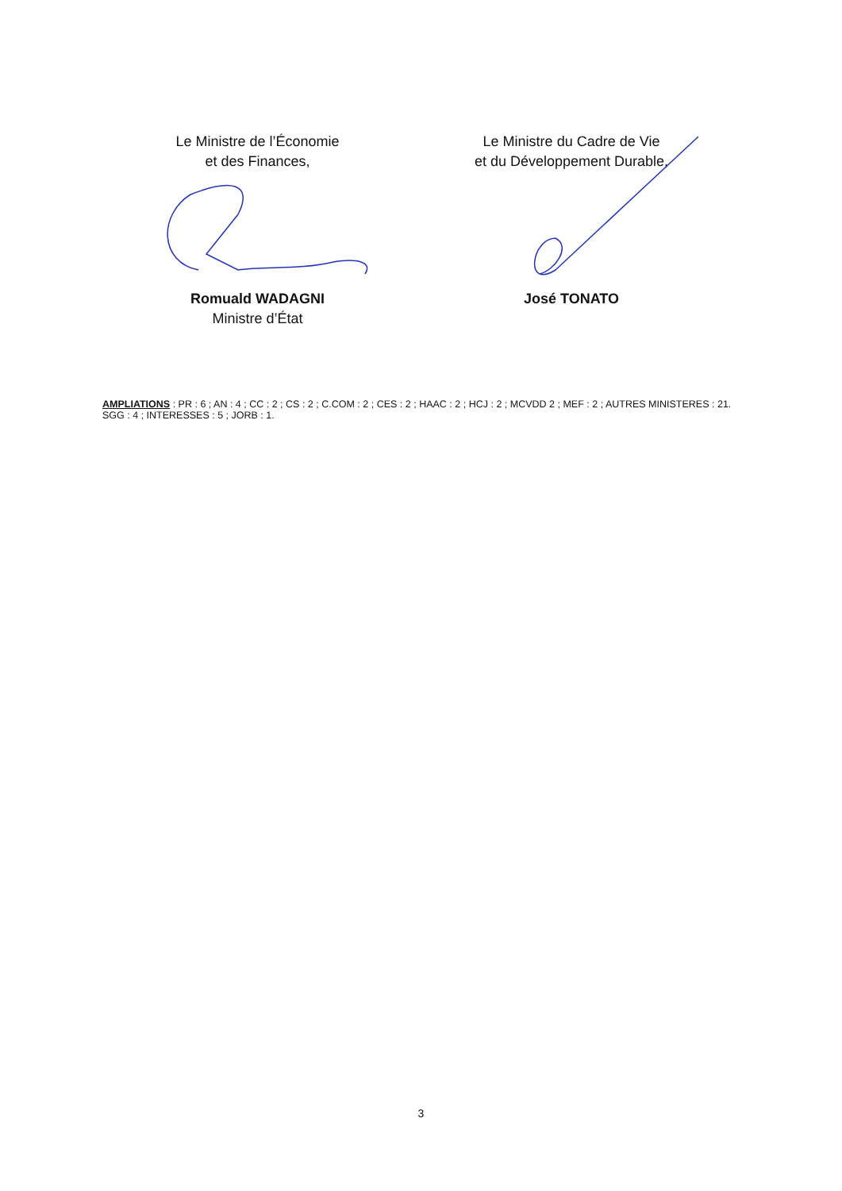Le Ministre de l’Économie
et des Finances,
Romuald WADAGNI
Ministre d’État
Le Ministre du Cadre de Vie
et du Développement Durable,
José TONATO
AMPLIATIONS : PR : 6 ; AN : 4 ; CC : 2 ; CS : 2 ; C.COM : 2 ; CES : 2 ; HAAC : 2 ; HCJ : 2 ; MCVDD 2 ; MEF : 2 ; AUTRES MINISTERES : 21. SGG : 4 ; INTERESSES : 5 ; JORB : 1.
3